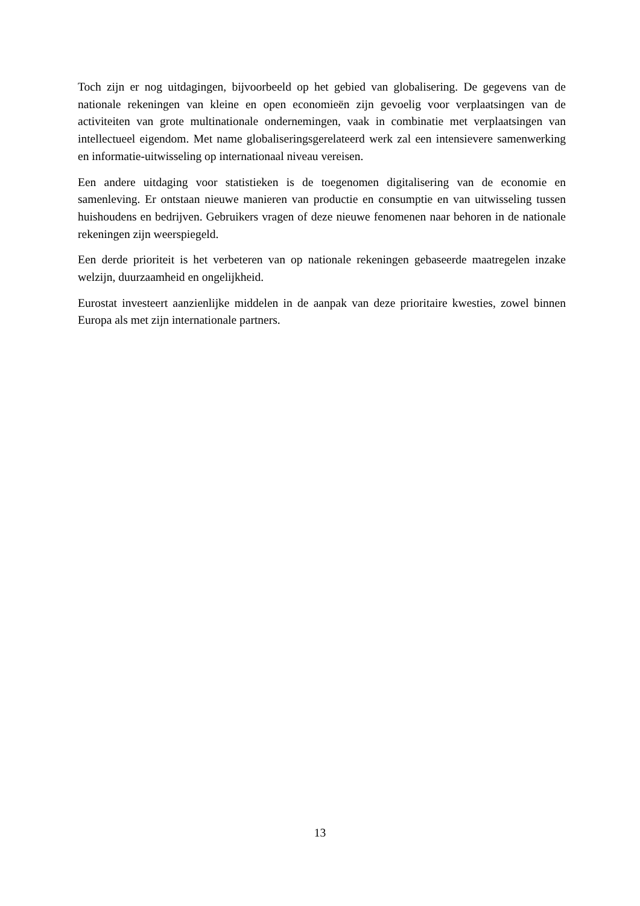Toch zijn er nog uitdagingen, bijvoorbeeld op het gebied van globalisering. De gegevens van de nationale rekeningen van kleine en open economieën zijn gevoelig voor verplaatsingen van de activiteiten van grote multinationale ondernemingen, vaak in combinatie met verplaatsingen van intellectueel eigendom. Met name globaliseringsgerelateerd werk zal een intensievere samenwerking en informatie-uitwisseling op internationaal niveau vereisen.
Een andere uitdaging voor statistieken is de toegenomen digitalisering van de economie en samenleving. Er ontstaan nieuwe manieren van productie en consumptie en van uitwisseling tussen huishoudens en bedrijven. Gebruikers vragen of deze nieuwe fenomenen naar behoren in de nationale rekeningen zijn weerspiegeld.
Een derde prioriteit is het verbeteren van op nationale rekeningen gebaseerde maatregelen inzake welzijn, duurzaamheid en ongelijkheid.
Eurostat investeert aanzienlijke middelen in de aanpak van deze prioritaire kwesties, zowel binnen Europa als met zijn internationale partners.
13